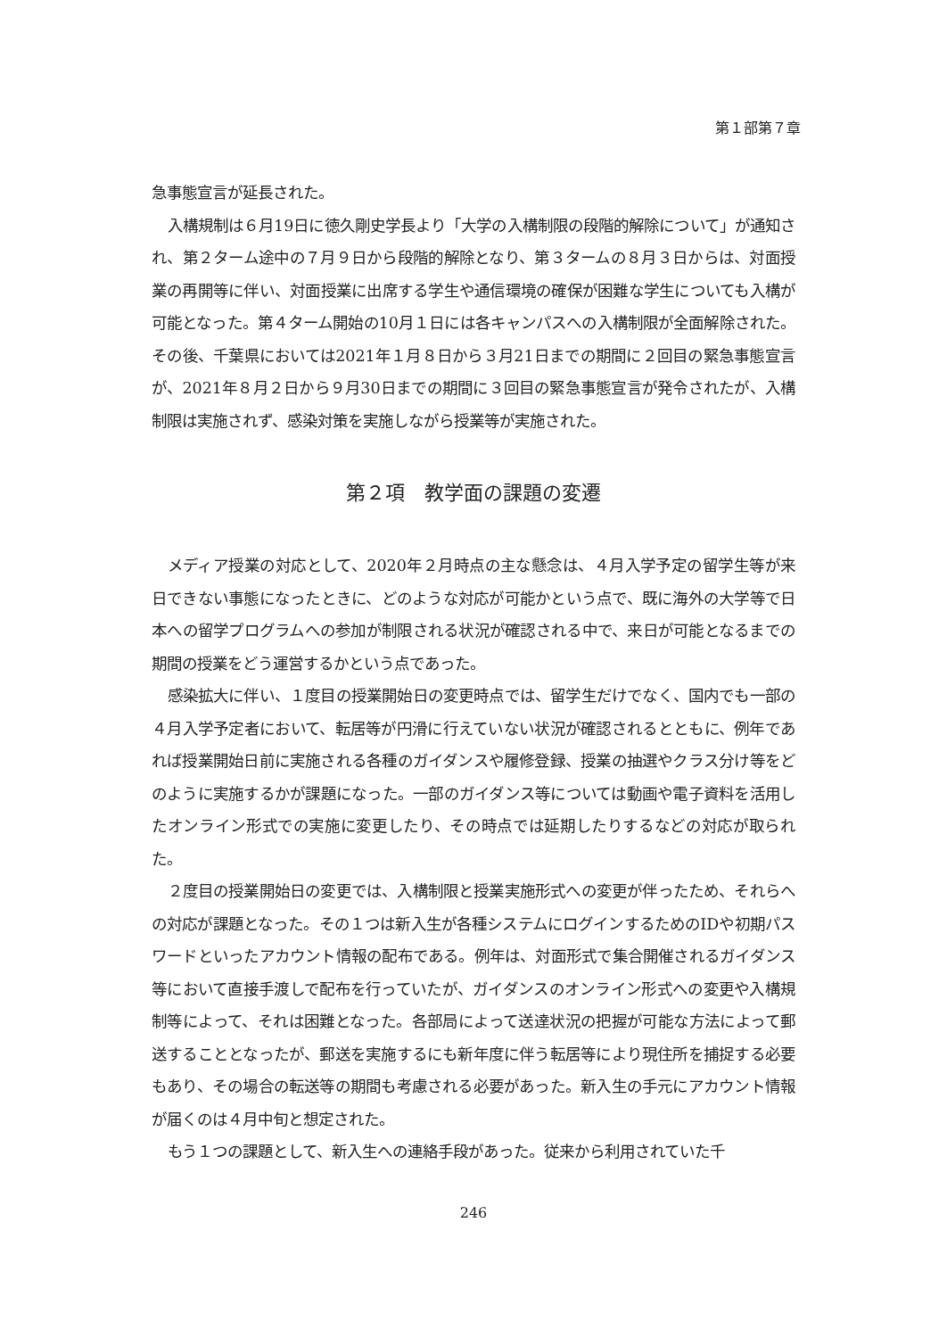第１部第７章
急事態宣言が延長された。
入構規制は６月19日に徳久剛史学長より「大学の入構制限の段階的解除について」が通知され、第２ターム途中の７月９日から段階的解除となり、第３タームの８月３日からは、対面授業の再開等に伴い、対面授業に出席する学生や通信環境の確保が困難な学生についても入構が可能となった。第４ターム開始の10月１日には各キャンパスへの入構制限が全面解除された。その後、千葉県においては2021年１月８日から３月21日までの期間に２回目の緊急事態宣言が、2021年８月２日から９月30日までの期間に３回目の緊急事態宣言が発令されたが、入構制限は実施されず、感染対策を実施しながら授業等が実施された。
第２項　教学面の課題の変遷
メディア授業の対応として、2020年２月時点の主な懸念は、４月入学予定の留学生等が来日できない事態になったときに、どのような対応が可能かという点で、既に海外の大学等で日本への留学プログラムへの参加が制限される状況が確認される中で、来日が可能となるまでの期間の授業をどう運営するかという点であった。
感染拡大に伴い、１度目の授業開始日の変更時点では、留学生だけでなく、国内でも一部の４月入学予定者において、転居等が円滑に行えていない状況が確認されるとともに、例年であれば授業開始日前に実施される各種のガイダンスや履修登録、授業の抽選やクラス分け等をどのように実施するかが課題になった。一部のガイダンス等については動画や電子資料を活用したオンライン形式での実施に変更したり、その時点では延期したりするなどの対応が取られた。
２度目の授業開始日の変更では、入構制限と授業実施形式への変更が伴ったため、それらへの対応が課題となった。その１つは新入生が各種システムにログインするためのIDや初期パスワードといったアカウント情報の配布である。例年は、対面形式で集合開催されるガイダンス等において直接手渡しで配布を行っていたが、ガイダンスのオンライン形式への変更や入構規制等によって、それは困難となった。各部局によって送達状況の把握が可能な方法によって郵送することとなったが、郵送を実施するにも新年度に伴う転居等により現住所を捕捉する必要もあり、その場合の転送等の期間も考慮される必要があった。新入生の手元にアカウント情報が届くのは４月中旬と想定された。
もう１つの課題として、新入生への連絡手段があった。従来から利用されていた千
246